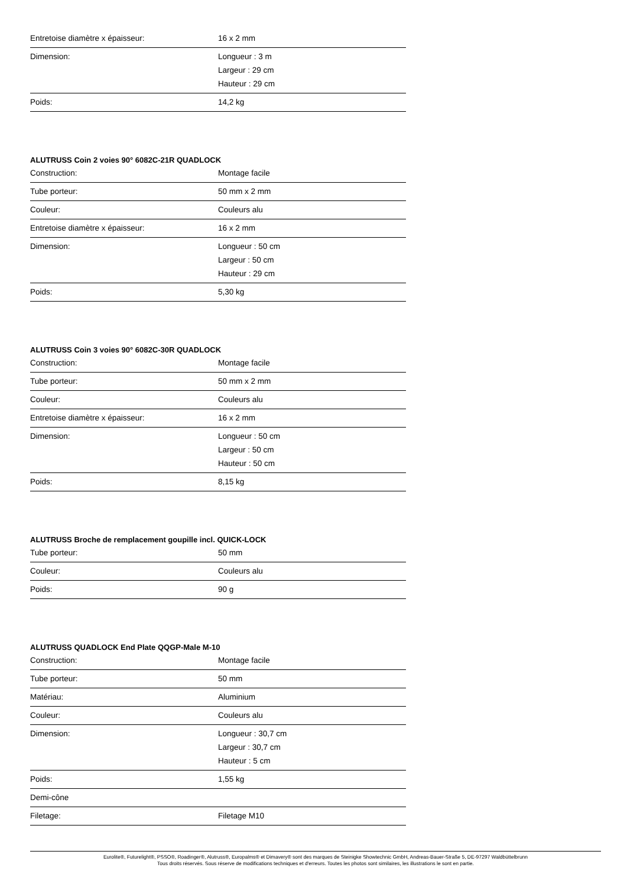| Entretoise diamètre x épaisseur: | 16 x 2 mm |
| Dimension: | Longueur : 3 m Largeur : 29 cm Hauteur : 29 cm |
| Poids: | 14,2 kg |
ALUTRUSS Coin 2 voies 90° 6082C-21R QUADLOCK
| Construction: | Montage facile |
| Tube porteur: | 50 mm x 2 mm |
| Couleur: | Couleurs alu |
| Entretoise diamètre x épaisseur: | 16 x 2 mm |
| Dimension: | Longueur : 50 cm Largeur : 50 cm Hauteur : 29 cm |
| Poids: | 5,30 kg |
ALUTRUSS Coin 3 voies 90° 6082C-30R QUADLOCK
| Construction: | Montage facile |
| Tube porteur: | 50 mm x 2 mm |
| Couleur: | Couleurs alu |
| Entretoise diamètre x épaisseur: | 16 x 2 mm |
| Dimension: | Longueur : 50 cm Largeur : 50 cm Hauteur : 50 cm |
| Poids: | 8,15 kg |
ALUTRUSS Broche de remplacement goupille incl. QUICK-LOCK
| Tube porteur: | 50 mm |
| Couleur: | Couleurs alu |
| Poids: | 90 g |
ALUTRUSS QUADLOCK End Plate QQGP-Male M-10
| Construction: | Montage facile |
| Tube porteur: | 50 mm |
| Matériau: | Aluminium |
| Couleur: | Couleurs alu |
| Dimension: | Longueur : 30,7 cm Largeur : 30,7 cm Hauteur : 5 cm |
| Poids: | 1,55 kg |
| Demi-cône | |
| Filetage: | Filetage M10 |
Eurolite®, Futurelight®, PSSO®, Roadinger®, Alutruss®, Europalms® et Dimavery® sont des marques de Steinigke Showtechnic GmbH, Andreas-Bauer-Straße 5, DE-97297 Waldbüttelbrunn
Tous droits réservés. Sous réserve de modifications techniques et d'erreurs. Toutes les photos sont similaires, les illustrations le sont en partie.